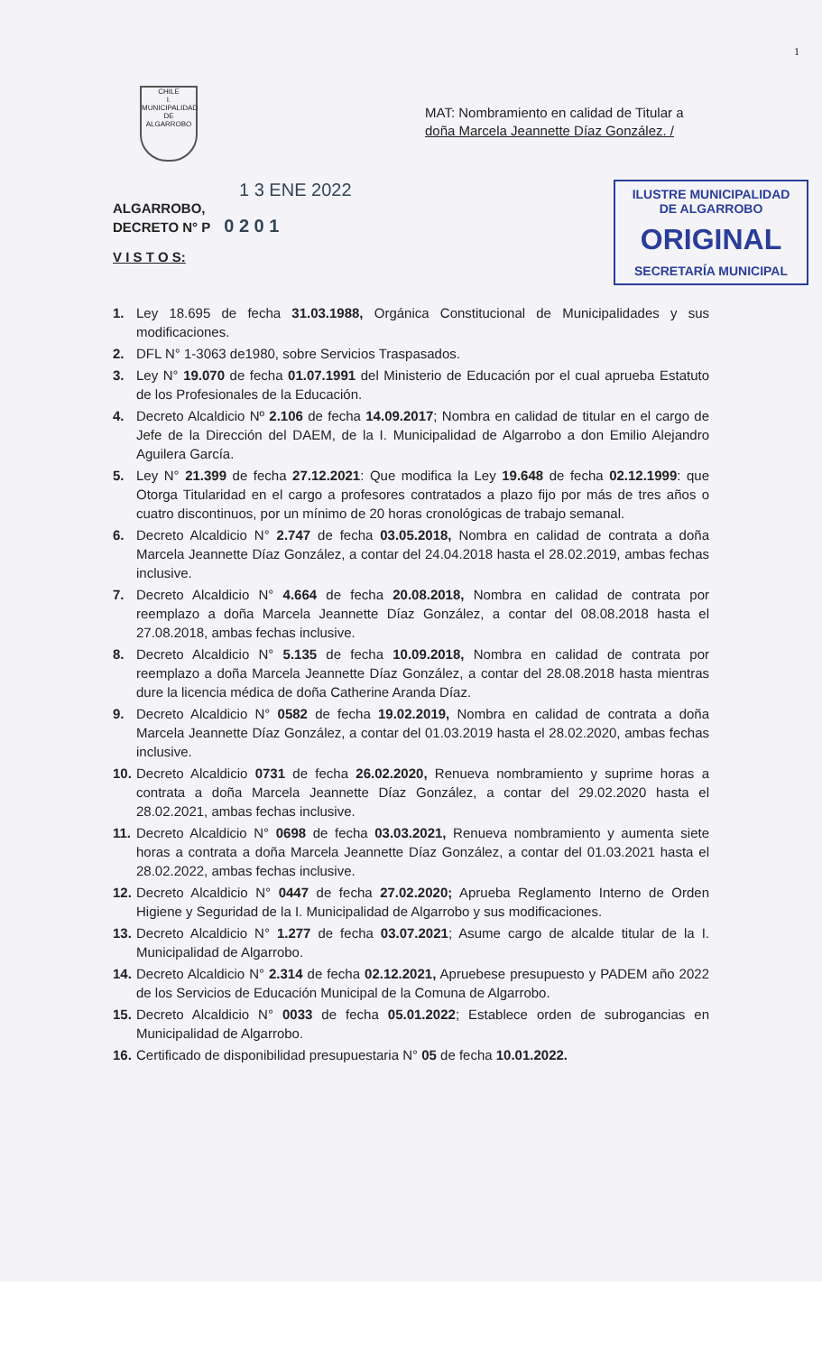1
CHILE
I. MUNICIPALIDAD DE ALGARROBO
MAT: Nombramiento en calidad de Titular a doña Marcela Jeannette Díaz González. /
1 3 ENE 2022
ALGARROBO,
DECRETO N° P 0 2 0 1
V I S T O S:
ILUSTRE MUNICIPALIDAD
DE ALGARROBO
ORIGINAL
SECRETARÍA MUNICIPAL
1. Ley 18.695 de fecha 31.03.1988, Orgánica Constitucional de Municipalidades y sus modificaciones.
2. DFL N° 1-3063 de1980, sobre Servicios Traspasados.
3. Ley N° 19.070 de fecha 01.07.1991 del Ministerio de Educación por el cual aprueba Estatuto de los Profesionales de la Educación.
4. Decreto Alcaldicio Nº 2.106 de fecha 14.09.2017; Nombra en calidad de titular en el cargo de Jefe de la Dirección del DAEM, de la I. Municipalidad de Algarrobo a don Emilio Alejandro Aguilera García.
5. Ley N° 21.399 de fecha 27.12.2021: Que modifica la Ley 19.648 de fecha 02.12.1999: que Otorga Titularidad en el cargo a profesores contratados a plazo fijo por más de tres años o cuatro discontinuos, por un mínimo de 20 horas cronológicas de trabajo semanal.
6. Decreto Alcaldicio N° 2.747 de fecha 03.05.2018, Nombra en calidad de contrata a doña Marcela Jeannette Díaz González, a contar del 24.04.2018 hasta el 28.02.2019, ambas fechas inclusive.
7. Decreto Alcaldicio N° 4.664 de fecha 20.08.2018, Nombra en calidad de contrata por reemplazo a doña Marcela Jeannette Díaz González, a contar del 08.08.2018 hasta el 27.08.2018, ambas fechas inclusive.
8. Decreto Alcaldicio N° 5.135 de fecha 10.09.2018, Nombra en calidad de contrata por reemplazo a doña Marcela Jeannette Díaz González, a contar del 28.08.2018 hasta mientras dure la licencia médica de doña Catherine Aranda Díaz.
9. Decreto Alcaldicio N° 0582 de fecha 19.02.2019, Nombra en calidad de contrata a doña Marcela Jeannette Díaz González, a contar del 01.03.2019 hasta el 28.02.2020, ambas fechas inclusive.
10. Decreto Alcaldicio 0731 de fecha 26.02.2020, Renueva nombramiento y suprime horas a contrata a doña Marcela Jeannette Díaz González, a contar del 29.02.2020 hasta el 28.02.2021, ambas fechas inclusive.
11. Decreto Alcaldicio N° 0698 de fecha 03.03.2021, Renueva nombramiento y aumenta siete horas a contrata a doña Marcela Jeannette Díaz González, a contar del 01.03.2021 hasta el 28.02.2022, ambas fechas inclusive.
12. Decreto Alcaldicio N° 0447 de fecha 27.02.2020; Aprueba Reglamento Interno de Orden Higiene y Seguridad de la I. Municipalidad de Algarrobo y sus modificaciones.
13. Decreto Alcaldicio N° 1.277 de fecha 03.07.2021; Asume cargo de alcalde titular de la I. Municipalidad de Algarrobo.
14. Decreto Alcaldicio N° 2.314 de fecha 02.12.2021, Apruebese presupuesto y PADEM año 2022 de los Servicios de Educación Municipal de la Comuna de Algarrobo.
15. Decreto Alcaldicio N° 0033 de fecha 05.01.2022; Establece orden de subrogancias en Municipalidad de Algarrobo.
16. Certificado de disponibilidad presupuestaria N° 05 de fecha 10.01.2022.